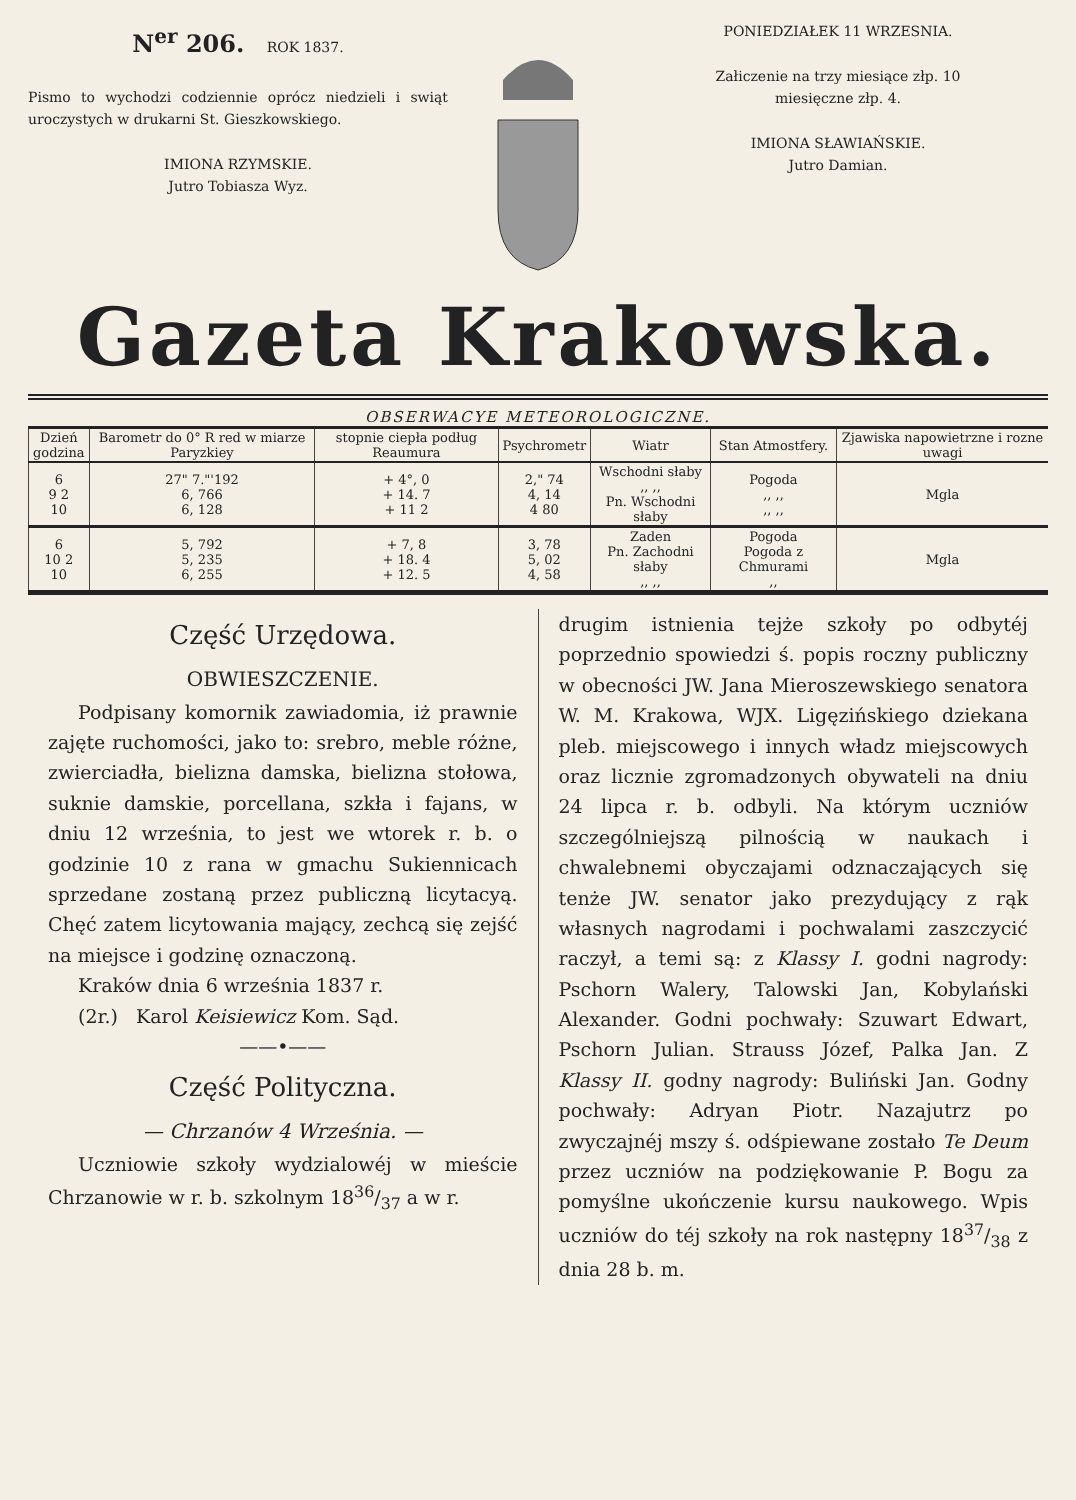N<sup>er</sup> 206. ROK 1837.
Pismo to wychodzi codziennie oprócz niedzieli i swiąt uroczystych w drukarni St. Gieszkowskiego.
IMIONA RZYMSKIE.
Jutro Tobiasza Wyz.
PONIEDZIAŁEK 11 WRZESNIA.
Załiczenie na trzy miesiące złp. 10
miesięczne złp. 4.
IMIONA SŁAWIAŃSKIE.
Jutro Damian.
Gazeta Krakowska.
OBSERWACYE METEOROLOGICZNE.
| Dzień godzina | Barometr do 0° R red w miarze Paryzkiey | stopnie ciepła podług Reaumura | Psychrometr | Wiatr | Stan Atmostfery. | Zjawiska napowietrzne i rozne uwagi |
| --- | --- | --- | --- | --- | --- | --- |
| 6 9 2 10 | 27" 7."'192 6, 766 6, 128 | + 4°, 0 + 14. 7 + 11 2 | 2," 74 4, 14 4 80 | Wschodni słaby ,, ,, Pn. Wschodni słaby | Pogoda ,, ,, ,, ,, | Mgla |
| 6 10 2 10 | 5, 792 5, 235 6, 255 | + 7, 8 + 18. 4 + 12. 5 | 3, 78 5, 02 4, 58 | Zaden Pn. Zachodni słaby ,, ,, | Pogoda Pogoda z Chmurami ,, | Mgla |
Część Urzędowa.
OBWIESZCZENIE.
Podpisany komornik zawiadomia, iż prawnie zajęte ruchomości, jako to: srebro, meble różne, zwierciadła, bielizna damska, bielizna stołowa, suknie damskie, porcellana, szkła i fajans, w dniu 12 września, to jest we wtorek r. b. o godzinie 10 z rana w gmachu Sukiennicach sprzedane zostaną przez publiczną licytacyą. Chęć zatem licytowania mający, zechcą się zejść na miejsce i godzinę oznaczoną.
Kraków dnia 6 września 1837 r.
(2r.) Karol Keisiewicz Kom. Sąd.
——•——
Część Polityczna.
— Chrzanów 4 Września. —
Uczniowie szkoły wydzialowéj w mieście Chrzanowie w r. b. szkolnym 1836/37 a w r.
drugim istnienia tejże szkoły po odbytéj poprzednio spowiedzi ś. popis roczny publiczny w obecności JW. Jana Mieroszewskiego senatora W. M. Krakowa, WJX. Ligęzińskiego dziekana pleb. miejscowego i innych władz miejscowych oraz licznie zgromadzonych obywateli na dniu 24 lipca r. b. odbyli. Na którym uczniów szczególniejszą pilnością w naukach i chwalebnemi obyczajami odznaczających się tenże JW. senator jako prezydujący z rąk własnych nagrodami i pochwalami zaszczycić raczył, a temi są: z Klassy I. godni nagrody: Pschorn Walery, Talowski Jan, Kobylański Alexander. Godni pochwały: Szuwart Edwart, Pschorn Julian. Strauss Józef, Palka Jan. Z Klassy II. godny nagrody: Buliński Jan. Godny pochwały: Adryan Piotr. Nazajutrz po zwyczajnéj mszy ś. odśpiewane zostało Te Deum przez uczniów na podziękowanie P. Bogu za pomyślne ukończenie kursu naukowego. Wpis uczniów do téj szkoły na rok następny 1837/38 z dnia 28 b. m.